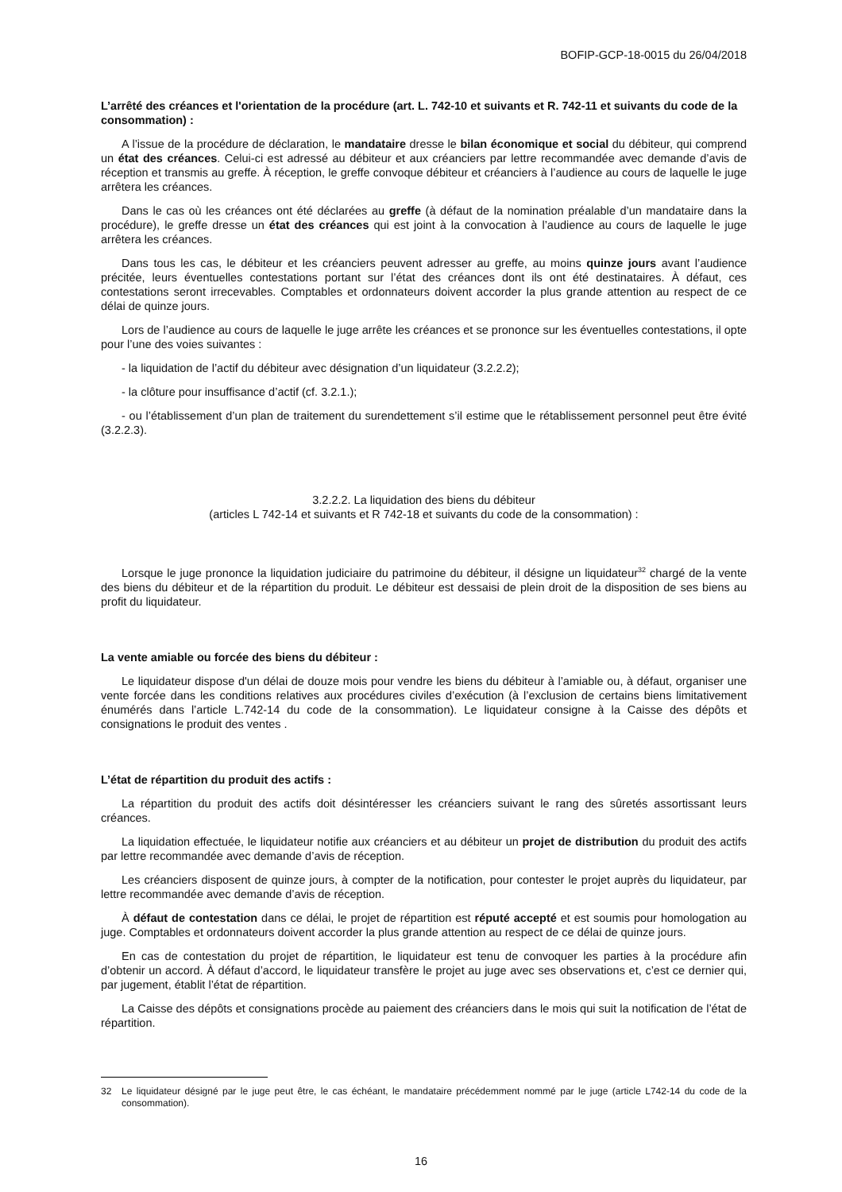BOFIP-GCP-18-0015 du 26/04/2018
L’arrêté des créances et l'orientation de la procédure (art. L. 742-10 et suivants et R. 742-11 et suivants du code de la consommation) :
A l’issue de la procédure de déclaration, le mandataire dresse le bilan économique et social du débiteur, qui comprend un état des créances. Celui-ci est adressé au débiteur et aux créanciers par lettre recommandée avec demande d’avis de réception et transmis au greffe. À réception, le greffe convoque débiteur et créanciers à l’audience au cours de laquelle le juge arrêtera les créances.
Dans le cas où les créances ont été déclarées au greffe (à défaut de la nomination préalable d’un mandataire dans la procédure), le greffe dresse un état des créances qui est joint à la convocation à l’audience au cours de laquelle le juge arrêtera les créances.
Dans tous les cas, le débiteur et les créanciers peuvent adresser au greffe, au moins quinze jours avant l’audience précitée, leurs éventuelles contestations portant sur l’état des créances dont ils ont été destinataires. À défaut, ces contestations seront irrecevables. Comptables et ordonnateurs doivent accorder la plus grande attention au respect de ce délai de quinze jours.
Lors de l’audience au cours de laquelle le juge arrête les créances et se prononce sur les éventuelles contestations, il opte pour l’une des voies suivantes :
- la liquidation de l’actif du débiteur avec désignation d’un liquidateur (3.2.2.2);
- la clôture pour insuffisance d’actif (cf. 3.2.1.);
- ou l’établissement d’un plan de traitement du surendettement s’il estime que le rétablissement personnel peut être évité (3.2.2.3).
3.2.2.2. La liquidation des biens du débiteur
(articles L 742-14 et suivants et R 742-18 et suivants du code de la consommation) :
Lorsque le juge prononce la liquidation judiciaire du patrimoine du débiteur, il désigne un liquidateur<sup>32</sup> chargé de la vente des biens du débiteur et de la répartition du produit. Le débiteur est dessaisi de plein droit de la disposition de ses biens au profit du liquidateur.
La vente amiable ou forcée des biens du débiteur :
Le liquidateur dispose d'un délai de douze mois pour vendre les biens du débiteur à l’amiable ou, à défaut, organiser une vente forcée dans les conditions relatives aux procédures civiles d’exécution (à l’exclusion de certains biens limitativement énumérés dans l’article L.742-14 du code de la consommation). Le liquidateur consigne à la Caisse des dépôts et consignations le produit des ventes .
L’état de répartition du produit des actifs :
La répartition du produit des actifs doit désintéresser les créanciers suivant le rang des sûretés assortissant leurs créances.
La liquidation effectuée, le liquidateur notifie aux créanciers et au débiteur un projet de distribution du produit des actifs par lettre recommandée avec demande d’avis de réception.
Les créanciers disposent de quinze jours, à compter de la notification, pour contester le projet auprès du liquidateur, par lettre recommandée avec demande d’avis de réception.
À défaut de contestation dans ce délai, le projet de répartition est réputé accepté et est soumis pour homologation au juge. Comptables et ordonnateurs doivent accorder la plus grande attention au respect de ce délai de quinze jours.
En cas de contestation du projet de répartition, le liquidateur est tenu de convoquer les parties à la procédure afin d’obtenir un accord. À défaut d’accord, le liquidateur transfère le projet au juge avec ses observations et, c’est ce dernier qui, par jugement, établit l’état de répartition.
La Caisse des dépôts et consignations procède au paiement des créanciers dans le mois qui suit la notification de l’état de répartition.
32 Le liquidateur désigné par le juge peut être, le cas échéant, le mandataire précédemment nommé par le juge (article L742-14 du code de la consommation).
16